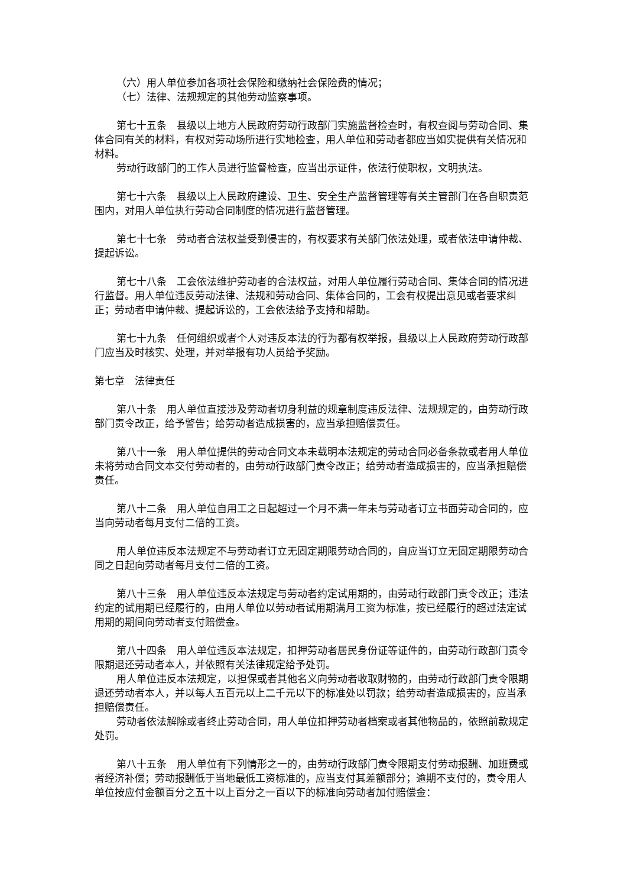（六）用人单位参加各项社会保险和缴纳社会保险费的情况；
（七）法律、法规规定的其他劳动监察事项。
第七十五条　县级以上地方人民政府劳动行政部门实施监督检查时，有权查阅与劳动合同、集体合同有关的材料，有权对劳动场所进行实地检查，用人单位和劳动者都应当如实提供有关情况和材料。
劳动行政部门的工作人员进行监督检查，应当出示证件，依法行使职权，文明执法。
第七十六条　县级以上人民政府建设、卫生、安全生产监督管理等有关主管部门在各自职责范围内，对用人单位执行劳动合同制度的情况进行监督管理。
第七十七条　劳动者合法权益受到侵害的，有权要求有关部门依法处理，或者依法申请仲裁、提起诉讼。
第七十八条　工会依法维护劳动者的合法权益，对用人单位履行劳动合同、集体合同的情况进行监督。用人单位违反劳动法律、法规和劳动合同、集体合同的，工会有权提出意见或者要求纠正；劳动者申请仲裁、提起诉讼的，工会依法给予支持和帮助。
第七十九条　任何组织或者个人对违反本法的行为都有权举报，县级以上人民政府劳动行政部门应当及时核实、处理，并对举报有功人员给予奖励。
第七章　法律责任
第八十条　用人单位直接涉及劳动者切身利益的规章制度违反法律、法规规定的，由劳动行政部门责令改正，给予警告；给劳动者造成损害的，应当承担赔偿责任。
第八十一条　用人单位提供的劳动合同文本未载明本法规定的劳动合同必备条款或者用人单位未将劳动合同文本交付劳动者的，由劳动行政部门责令改正；给劳动者造成损害的，应当承担赔偿责任。
第八十二条　用人单位自用工之日起超过一个月不满一年未与劳动者订立书面劳动合同的，应当向劳动者每月支付二倍的工资。
用人单位违反本法规定不与劳动者订立无固定期限劳动合同的，自应当订立无固定期限劳动合同之日起向劳动者每月支付二倍的工资。
第八十三条　用人单位违反本法规定与劳动者约定试用期的，由劳动行政部门责令改正；违法约定的试用期已经履行的，由用人单位以劳动者试用期满月工资为标准，按已经履行的超过法定试用期的期间向劳动者支付赔偿金。
第八十四条　用人单位违反本法规定，扣押劳动者居民身份证等证件的，由劳动行政部门责令限期退还劳动者本人，并依照有关法律规定给予处罚。
用人单位违反本法规定，以担保或者其他名义向劳动者收取财物的，由劳动行政部门责令限期退还劳动者本人，并以每人五百元以上二千元以下的标准处以罚款；给劳动者造成损害的，应当承担赔偿责任。
劳动者依法解除或者终止劳动合同，用人单位扣押劳动者档案或者其他物品的，依照前款规定处罚。
第八十五条　用人单位有下列情形之一的，由劳动行政部门责令限期支付劳动报酬、加班费或者经济补偿；劳动报酬低于当地最低工资标准的，应当支付其差额部分；逾期不支付的，责令用人单位按应付金额百分之五十以上百分之一百以下的标准向劳动者加付赔偿金：